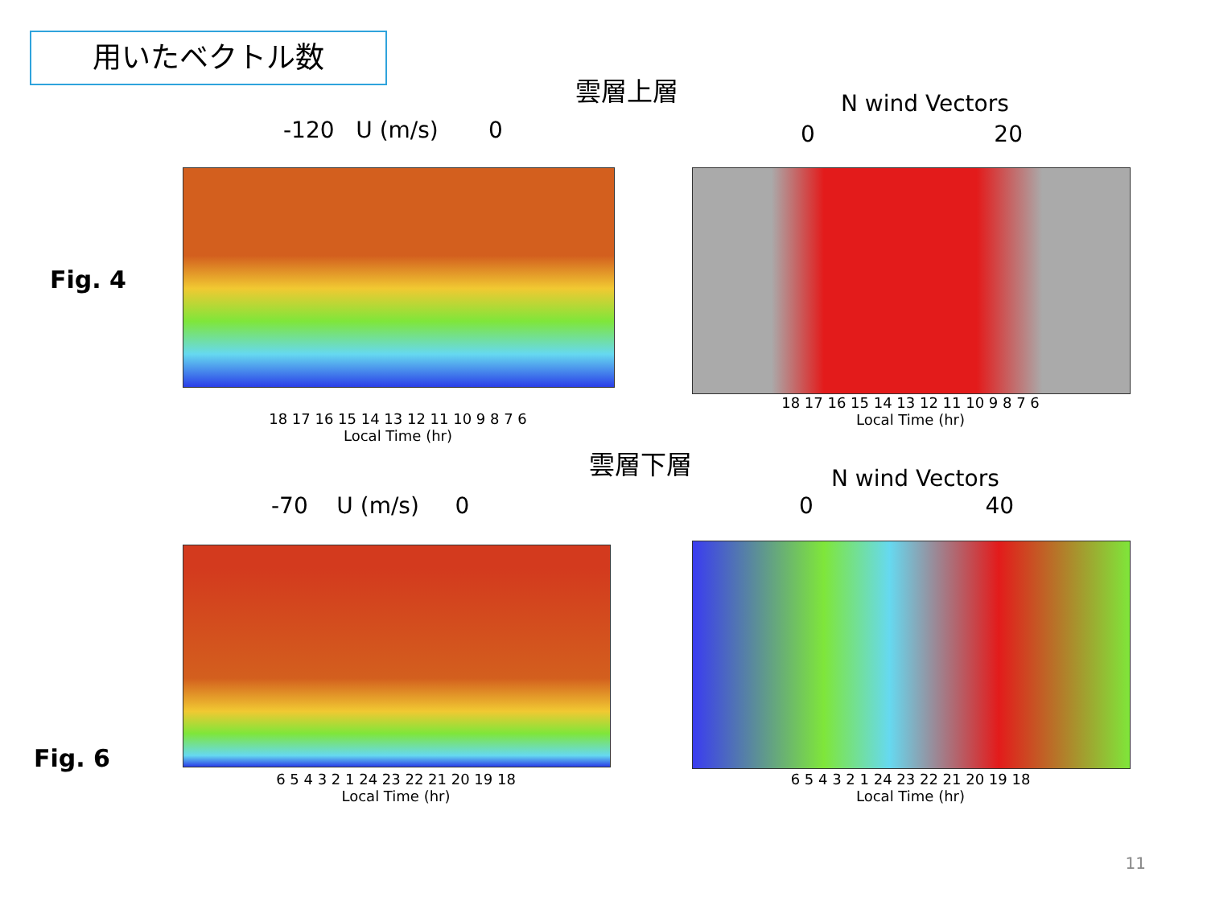用いたベクトル数
雲層上層
N wind Vectors
-120 U (m/s) 0 0 20
Fig. 4
18 17 16 15 14 13 12 11 10 9 8 7 6
Local Time (hr)
18 17 16 15 14 13 12 11 10 9 8 7 6
Local Time (hr)
雲層下層
N wind Vectors
-70 U (m/s) 0 0 40
Fig. 6
6 5 4 3 2 1 24 23 22 21 20 19 18
Local Time (hr)
6 5 4 3 2 1 24 23 22 21 20 19 18
Local Time (hr)
11